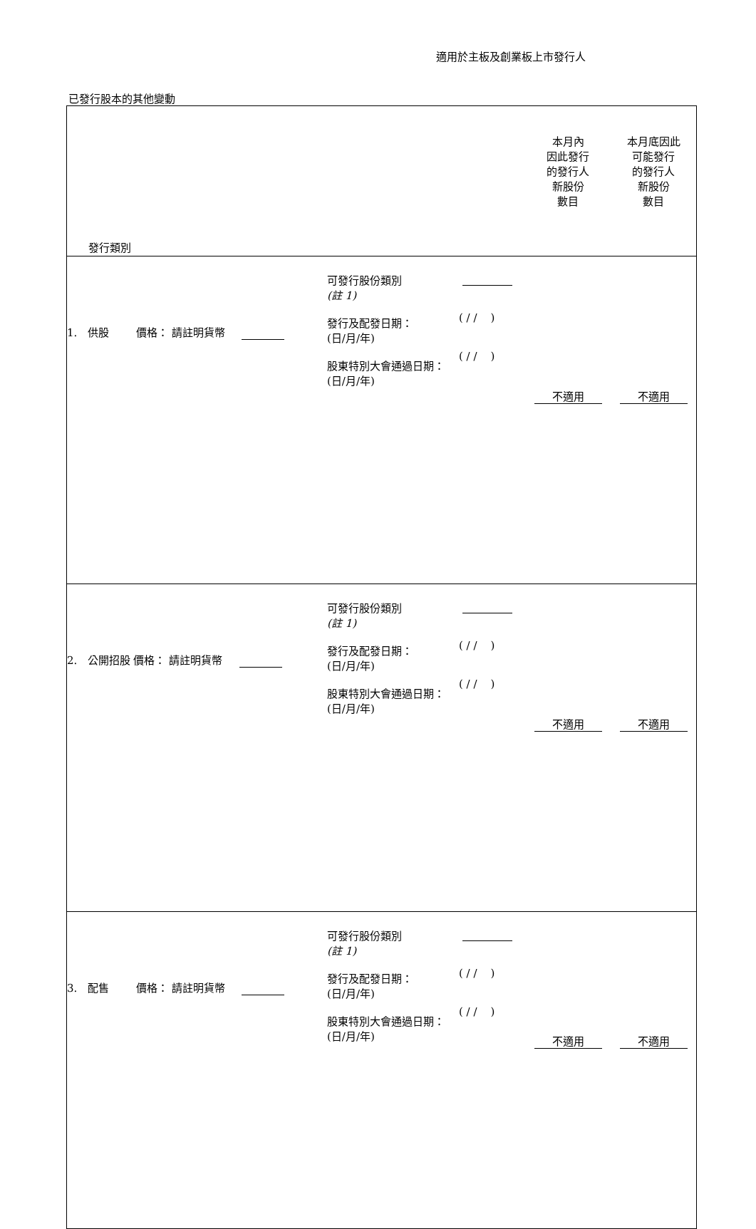適用於主板及創業板上市發行人
已發行股本的其他變動
| 發行類別 | | | 本月內 因此發行 的發行人 新股份 數目 | 本月底因此 可能發行 的發行人 新股份 數目 |
| 1. 供股 價格： 請註明貨幣 | 可發行股份類別 (註 1) 發行及配發日期： (日/月/年) 股東特別大會通過日期： (日/月/年) | ( / / ) ( / / ) | 不適用 | 不適用 |
| 2. 公開招股 價格： 請註明貨幣 | 可發行股份類別 (註 1) 發行及配發日期： (日/月/年) 股東特別大會通過日期： (日/月/年) | ( / / ) ( / / ) | 不適用 | 不適用 |
| 3. 配售 價格： 請註明貨幣 | 可發行股份類別 (註 1) 發行及配發日期： (日/月/年) 股東特別大會通過日期：(日/月/年) | ( / / ) ( / / ) | 不適用 | 不適用 |